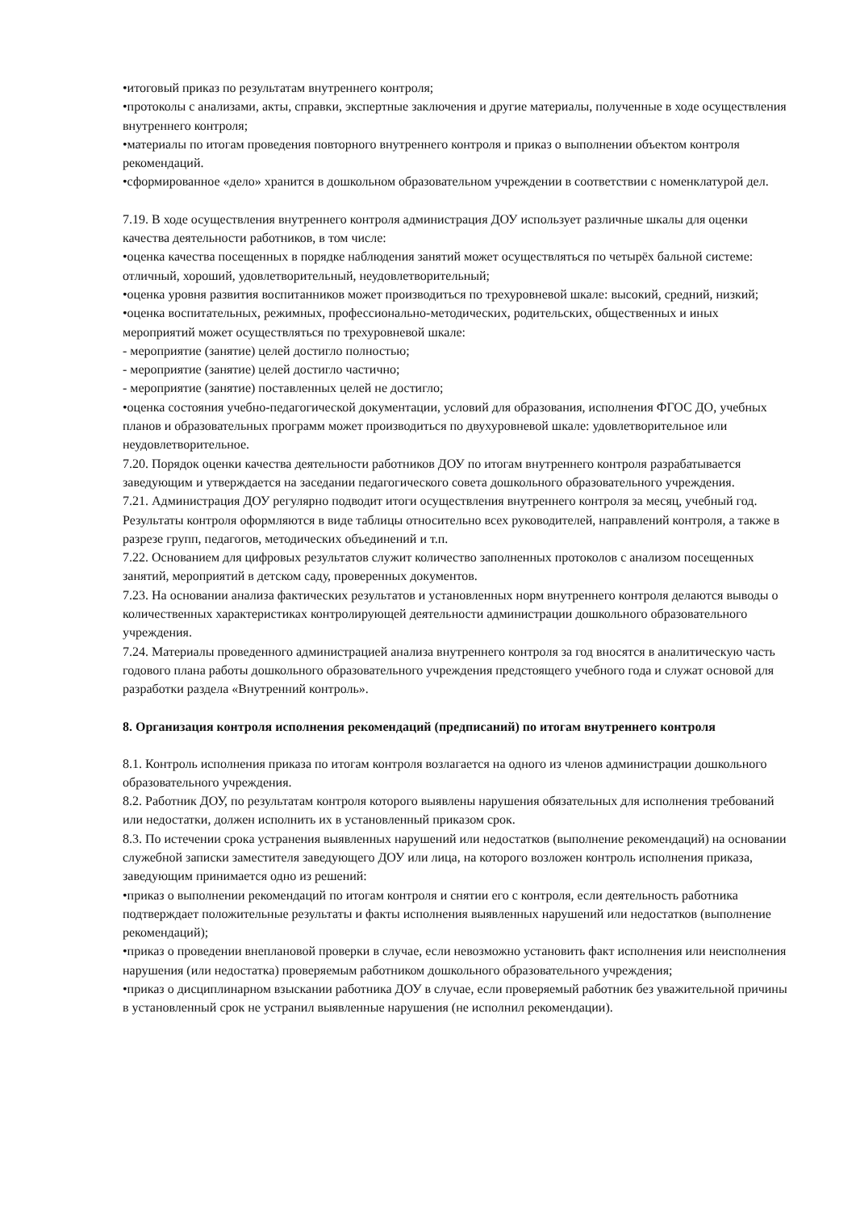•итоговый приказ по результатам внутреннего контроля;
•протоколы с анализами, акты, справки, экспертные заключения и другие материалы, полученные в ходе осуществления внутреннего контроля;
•материалы по итогам проведения повторного внутреннего контроля и приказ о выполнении объектом контроля рекомендаций.
•сформированное «дело» хранится в дошкольном образовательном учреждении в соответствии с номенклатурой дел.
7.19. В ходе осуществления внутреннего контроля администрация ДОУ использует различные шкалы для оценки качества деятельности работников, в том числе:
•оценка качества посещенных в порядке наблюдения занятий может осуществляться по четырёх бальной системе: отличный, хороший, удовлетворительный, неудовлетворительный;
•оценка уровня развития воспитанников может производиться по трехуровневой шкале: высокий, средний, низкий;
•оценка воспитательных, режимных, профессионально-методических, родительских, общественных и иных мероприятий может осуществляться по трехуровневой шкале:
- мероприятие (занятие) целей достигло полностью;
- мероприятие (занятие) целей достигло частично;
- мероприятие (занятие) поставленных целей не достигло;
•оценка состояния учебно-педагогической документации, условий для образования, исполнения ФГОС ДО, учебных планов и образовательных программ может производиться по двухуровневой шкале: удовлетворительное или неудовлетворительное.
7.20. Порядок оценки качества деятельности работников ДОУ по итогам внутреннего контроля разрабатывается заведующим и утверждается на заседании педагогического совета дошкольного образовательного учреждения.
7.21. Администрация ДОУ регулярно подводит итоги осуществления внутреннего контроля за месяц, учебный год. Результаты контроля оформляются в виде таблицы относительно всех руководителей, направлений контроля, а также в разрезе групп, педагогов, методических объединений и т.п.
7.22. Основанием для цифровых результатов служит количество заполненных протоколов с анализом посещенных занятий, мероприятий в детском саду, проверенных документов.
7.23. На основании анализа фактических результатов и установленных норм внутреннего контроля делаются выводы о количественных характеристиках контролирующей деятельности администрации дошкольного образовательного учреждения.
7.24. Материалы проведенного администрацией анализа внутреннего контроля за год вносятся в аналитическую часть годового плана работы дошкольного образовательного учреждения предстоящего учебного года и служат основой для разработки раздела «Внутренний контроль».
8. Организация контроля исполнения рекомендаций (предписаний) по итогам внутреннего контроля
8.1. Контроль исполнения приказа по итогам контроля возлагается на одного из членов администрации дошкольного образовательного учреждения.
8.2. Работник ДОУ, по результатам контроля которого выявлены нарушения обязательных для исполнения требований или недостатки, должен исполнить их в установленный приказом срок.
8.3. По истечении срока устранения выявленных нарушений или недостатков (выполнение рекомендаций) на основании служебной записки заместителя заведующего ДОУ или лица, на которого возложен контроль исполнения приказа, заведующим принимается одно из решений:
•приказ о выполнении рекомендаций по итогам контроля и снятии его с контроля, если деятельность работника подтверждает положительные результаты и факты исполнения выявленных нарушений или недостатков (выполнение рекомендаций);
•приказ о проведении внеплановой проверки в случае, если невозможно установить факт исполнения или неисполнения нарушения (или недостатка) проверяемым работником дошкольного образовательного учреждения;
•приказ о дисциплинарном взыскании работника ДОУ в случае, если проверяемый работник без уважительной причины в установленный срок не устранил выявленные нарушения (не исполнил рекомендации).